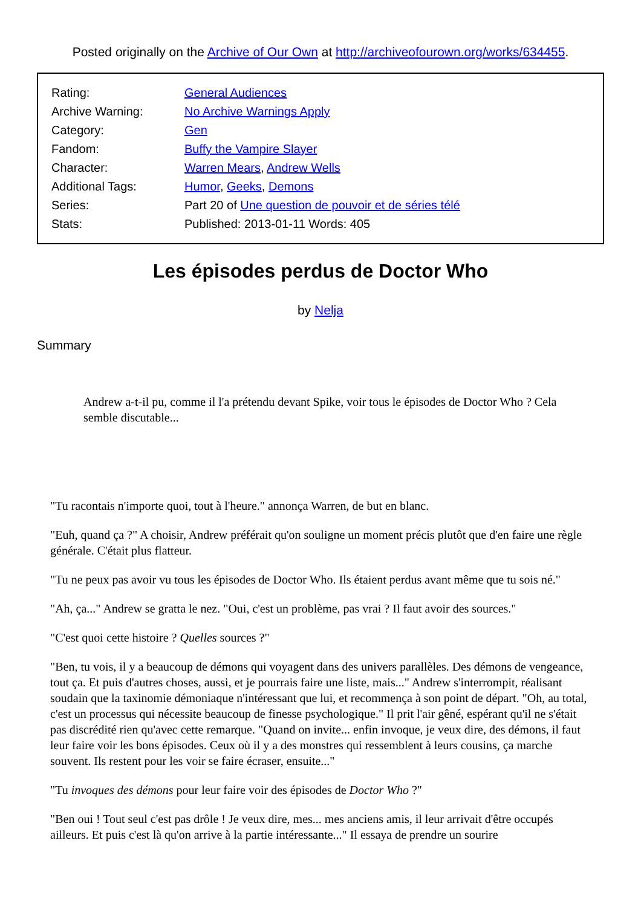Posted originally on the Archive of Our Own at http://archiveofourown.org/works/634455.
Rating:
General Audiences
Archive Warning:
No Archive Warnings Apply
Category:
Gen
Fandom:
Buffy the Vampire Slayer
Character:
Warren Mears, Andrew Wells
Additional Tags:
Humor, Geeks, Demons
Series:
Part 20 of Une question de pouvoir et de séries télé
Stats:
Published: 2013-01-11 Words: 405
Les épisodes perdus de Doctor Who
by Nelja
Summary
Andrew a-t-il pu, comme il l'a prétendu devant Spike, voir tous le épisodes de Doctor Who ? Cela semble discutable...
"Tu racontais n'importe quoi, tout à l'heure." annonça Warren, de but en blanc.
"Euh, quand ça ?" A choisir, Andrew préférait qu'on souligne un moment précis plutôt que d'en faire une règle générale. C'était plus flatteur.
"Tu ne peux pas avoir vu tous les épisodes de Doctor Who. Ils étaient perdus avant même que tu sois né."
"Ah, ça..." Andrew se gratta le nez. "Oui, c'est un problème, pas vrai ? Il faut avoir des sources."
"C'est quoi cette histoire ? Quelles sources ?"
"Ben, tu vois, il y a beaucoup de démons qui voyagent dans des univers parallèles. Des démons de vengeance, tout ça. Et puis d'autres choses, aussi, et je pourrais faire une liste, mais..." Andrew s'interrompit, réalisant soudain que la taxinomie démoniaque n'intéressant que lui, et recommença à son point de départ. "Oh, au total, c'est un processus qui nécessite beaucoup de finesse psychologique." Il prit l'air gêné, espérant qu'il ne s'était pas discrédité rien qu'avec cette remarque. "Quand on invite... enfin invoque, je veux dire, des démons, il faut leur faire voir les bons épisodes. Ceux où il y a des monstres qui ressemblent à leurs cousins, ça marche souvent. Ils restent pour les voir se faire écraser, ensuite..."
"Tu invoques des démons pour leur faire voir des épisodes de Doctor Who ?"
"Ben oui ! Tout seul c'est pas drôle ! Je veux dire, mes... mes anciens amis, il leur arrivait d'être occupés ailleurs. Et puis c'est là qu'on arrive à la partie intéressante..." Il essaya de prendre un sourire